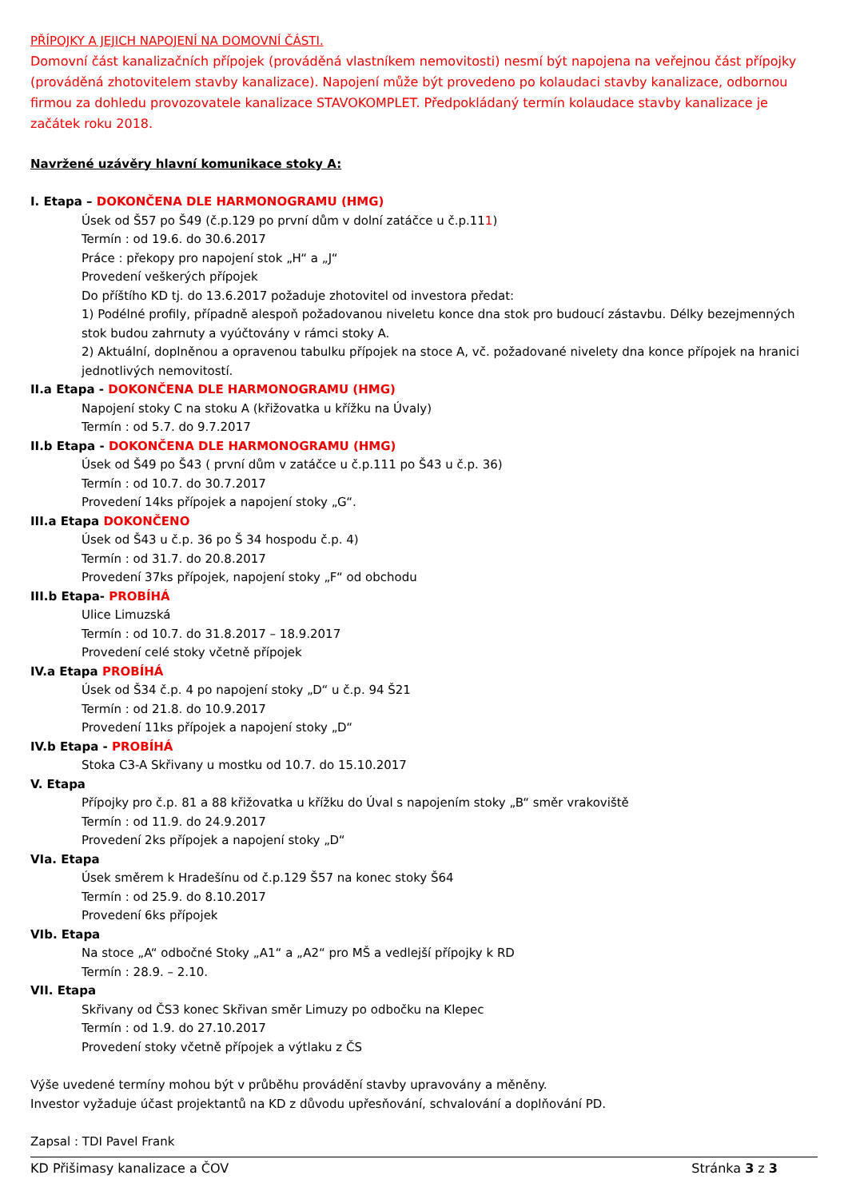PŘÍPOJKY A JEJICH NAPOJENÍ NA DOMOVNÍ ČÁSTI.
Domovní část kanalizačních přípojek (prováděná vlastníkem nemovitosti) nesmí být napojena na veřejnou část přípojky (prováděná zhotovitelem stavby kanalizace). Napojení může být provedeno po kolaudaci stavby kanalizace, odbornou firmou za dohledu provozovatele kanalizace STAVOKOMPLET. Předpokládaný termín kolaudace stavby kanalizace je začátek roku 2018.
Navržené uzávěry hlavní komunikace stoky A:
I. Etapa – DOKONČENA DLE HARMONOGRAMU (HMG)
Úsek od Š57 po Š49 (č.p.129 po první dům v dolní zatáčce u č.p.111)
Termín : od 19.6. do 30.6.2017
Práce : překopy pro napojení stok „H“ a „J“
Provedení veškerých přípojek
Do příštího KD tj. do 13.6.2017 požaduje zhotovitel od investora předat:
1) Podélné profily, případně alespoň požadovanou niveletu konce dna stok pro budoucí zástavbu. Délky bezejmenných stok budou zahrnuty a vyúčtovány v rámci stoky A.
2) Aktuální, doplněnou a opravenou tabulku přípojek na stoce A, vč. požadované nivelety dna konce přípojek na hranici jednotlivých nemovitostí.
II.a Etapa - DOKONČENA DLE HARMONOGRAMU (HMG)
Napojení stoky C na stoku A (křižovatka u křížku na Úvaly)
Termín : od 5.7. do 9.7.2017
II.b Etapa - DOKONČENA DLE HARMONOGRAMU (HMG)
Úsek od Š49 po Š43 ( první dům v zatáčce u č.p.111 po Š43 u č.p. 36)
Termín : od 10.7. do 30.7.2017
Provedení 14ks přípojek a napojení stoky „G“.
III.a Etapa DOKONČENO
Úsek od Š43 u č.p. 36 po Š 34 hospodu č.p. 4)
Termín : od 31.7. do 20.8.2017
Provedení 37ks přípojek, napojení stoky „F“ od obchodu
III.b Etapa- PROBÍHÁ
Ulice Limuzská
Termín : od 10.7. do 31.8.2017 – 18.9.2017
Provedení celé stoky včetně přípojek
IV.a Etapa PROBÍHÁ
Úsek od Š34 č.p. 4 po napojení stoky „D“ u č.p. 94 Š21
Termín : od 21.8. do 10.9.2017
Provedení 11ks přípojek a napojení stoky „D“
IV.b Etapa - PROBÍHÁ
Stoka C3-A Skřivany u mostku od 10.7. do 15.10.2017
V. Etapa
Přípojky pro č.p. 81 a 88 křižovatka u křížku do Úval s napojením stoky „B“ směr vrakoviště
Termín : od 11.9. do 24.9.2017
Provedení 2ks přípojek a napojení stoky „D“
VIa. Etapa
Úsek směrem k Hradešínu od č.p.129 Š57 na konec stoky Š64
Termín : od 25.9. do 8.10.2017
Provedení 6ks přípojek
VIb. Etapa
Na stoce „A“ odbočné Stoky „A1“ a „A2“ pro MŠ a vedlejší přípojky k RD
Termín : 28.9. – 2.10.
VII. Etapa
Skřivany od ČS3 konec Skřivan směr Limuzy po odbočku na Klepec
Termín : od 1.9. do 27.10.2017
Provedení stoky včetně přípojek a výtlaku z ČS
Výše uvedené termíny mohou být v průběhu provádění stavby upravovány a měněny.
Investor vyžaduje účast projektantů na KD z důvodu upřesňování, schvalování a doplňování PD.
Zapsal : TDI Pavel Frank
KD Přišimasy kanalizace a ČOV Stránka 3 z 3